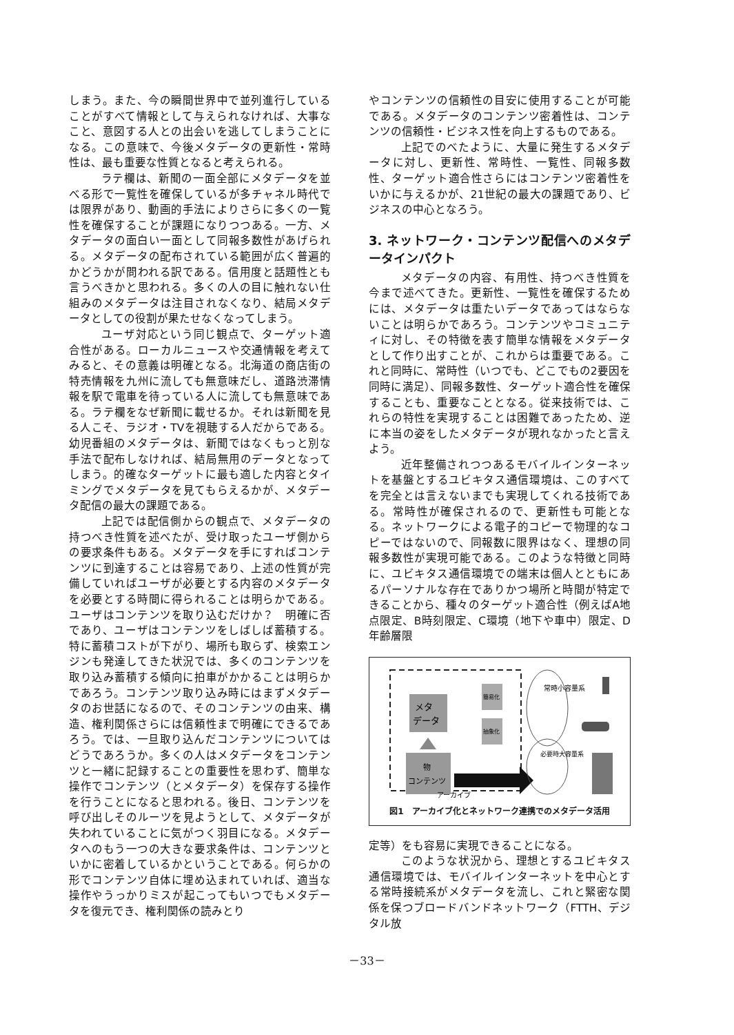しまう。また、今の瞬間世界中で並列進行していることがすべて情報として与えられなければ、大事なこと、意図する人との出会いを逃してしまうことになる。この意味で、今後メタデータの更新性・常時性は、最も重要な性質となると考えられる。
ラテ欄は、新聞の一面全部にメタデータを並べる形で一覧性を確保しているが多チャネル時代では限界があり、動画的手法によりさらに多くの一覧性を確保することが課題になりつつある。一方、メタデータの面白い一面として同報多数性があげられる。メタデータの配布されている範囲が広く普遍的かどうかが問われる訳である。信用度と話題性とも言うべきかと思われる。多くの人の目に触れない仕組みのメタデータは注目されなくなり、結局メタデータとしての役割が果たせなくなってしまう。
ユーザ対応という同じ観点で、ターゲット適合性がある。ローカルニュースや交通情報を考えてみると、その意義は明確となる。北海道の商店街の特売情報を九州に流しても無意味だし、道路渋滞情報を駅で電車を待っている人に流しても無意味である。ラテ欄をなぜ新聞に載せるか。それは新聞を見る人こそ、ラジオ・TVを視聴する人だからである。幼児番組のメタデータは、新聞ではなくもっと別な手法で配布しなければ、結局無用のデータとなってしまう。的確なターゲットに最も適した内容とタイミングでメタデータを見てもらえるかが、メタデータ配信の最大の課題である。
上記では配信側からの観点で、メタデータの持つべき性質を述べたが、受け取ったユーザ側からの要求条件もある。メタデータを手にすればコンテンツに到達することは容易であり、上述の性質が完備していればユーザが必要とする内容のメタデータを必要とする時間に得られることは明らかである。ユーザはコンテンツを取り込むだけか？　明確に否であり、ユーザはコンテンツをしばしば蓄積する。特に蓄積コストが下がり、場所も取らず、検索エンジンも発達してきた状況では、多くのコンテンツを取り込み蓄積する傾向に拍車がかかることは明らかであろう。コンテンツ取り込み時にはまずメタデータのお世話になるので、そのコンテンツの由来、構造、権利関係さらには信頼性まで明確にできるであろう。では、一旦取り込んだコンテンツについてはどうであろうか。多くの人はメタデータをコンテンツと一緒に記録することの重要性を思わず、簡単な操作でコンテンツ（とメタデータ）を保存する操作を行うことになると思われる。後日、コンテンツを呼び出しそのルーツを見ようとして、メタデータが失われていることに気がつく羽目になる。メタデータへのもう一つの大きな要求条件は、コンテンツといかに密着しているかということである。何らかの形でコンテンツ自体に埋め込まれていれば、適当な操作やうっかりミスが起こってもいつでもメタデータを復元でき、権利関係の読みとり
やコンテンツの信頼性の目安に使用することが可能である。メタデータのコンテンツ密着性は、コンテンツの信頼性・ビジネス性を向上するものである。
上記でのべたように、大量に発生するメタデータに対し、更新性、常時性、一覧性、同報多数性、ターゲット適合性さらにはコンテンツ密着性をいかに与えるかが、21世紀の最大の課題であり、ビジネスの中心となろう。
3. ネットワーク・コンテンツ配信へのメタデータインパクト
メタデータの内容、有用性、持つべき性質を今まで述べてきた。更新性、一覧性を確保するためには、メタデータは重たいデータであってはならないことは明らかであろう。コンテンツやコミュニティに対し、その特徴を表す簡単な情報をメタデータとして作り出すことが、これからは重要である。これと同時に、常時性（いつでも、どこでもの2要因を同時に満足）、同報多数性、ターゲット適合性を確保することも、重要なこととなる。従来技術では、これらの特性を実現することは困難であったため、逆に本当の姿をしたメタデータが現れなかったと言えよう。
近年整備されつつあるモバイルインターネットを基盤とするユビキタス通信環境は、このすべてを完全とは言えないまでも実現してくれる技術である。常時性が確保されるので、更新性も可能となる。ネットワークによる電子的コピーで物理的なコピーではないので、同報数に限界はなく、理想の同報多数性が実現可能である。このような特徴と同時に、ユビキタス通信環境での端末は個人とともにあるパーソナルな存在でありかつ場所と時間が特定できることから、種々のターゲット適合性（例えばA地点限定、B時刻限定、C環境（地下や車中）限定、D年齢層限
メタ
データ
物
コンテンツ
簡易化
抽象化
常時小容量系
必要時大容量系
アーカイブ
図1　アーカイブ化とネットワーク連携でのメタデータ活用
定等）をも容易に実現できることになる。
このような状況から、理想とするユビキタス通信環境では、モバイルインターネットを中心とする常時接続系がメタデータを流し、これと緊密な関係を保つブロードバンドネットワーク（FTTH、デジタル放
－33－